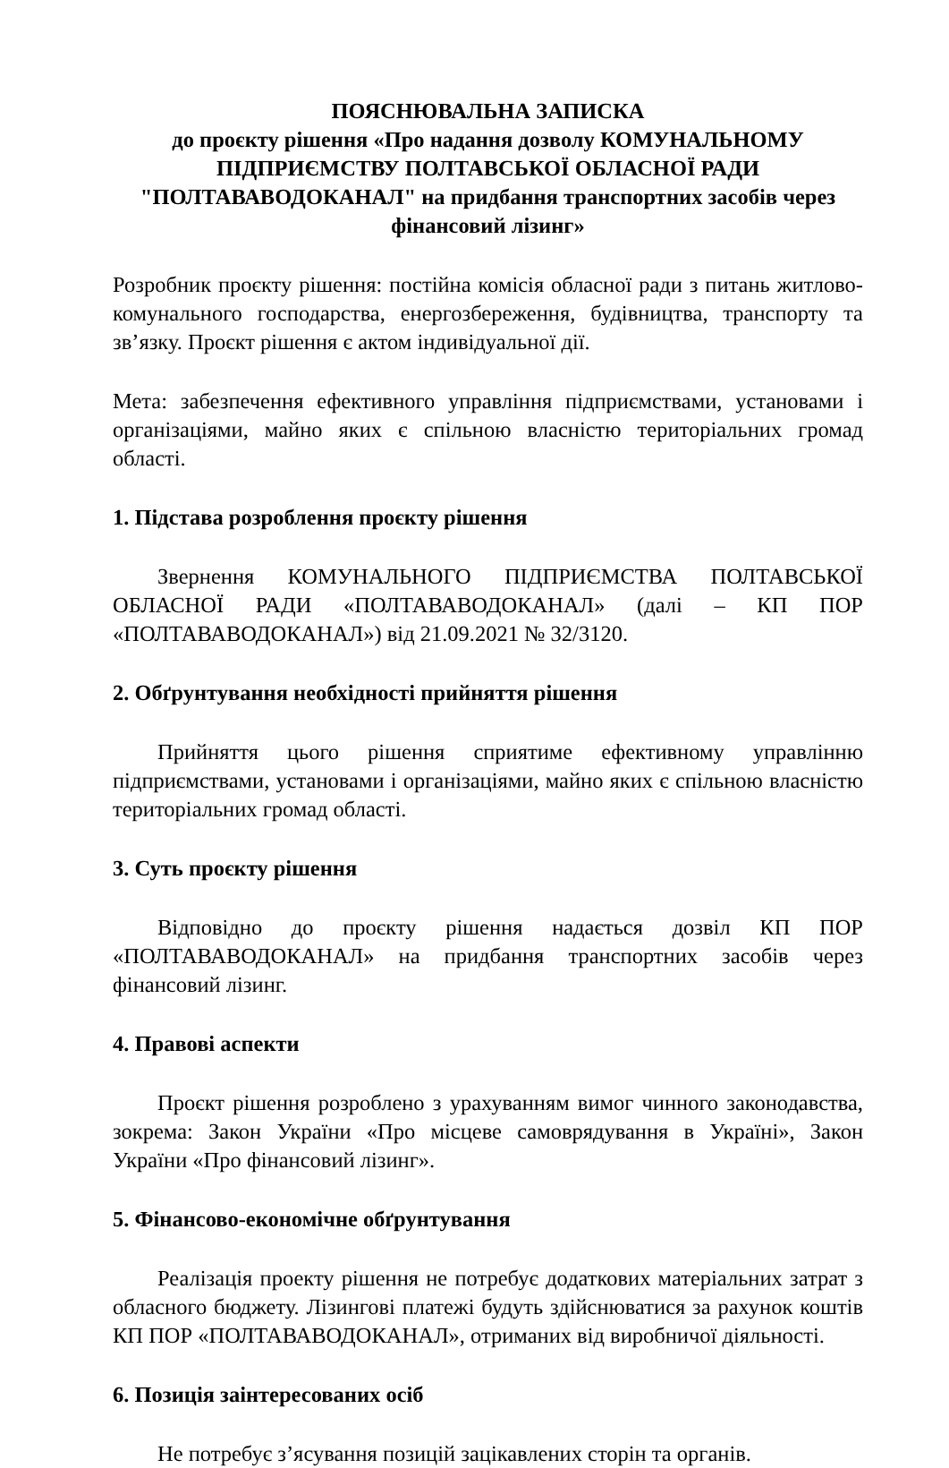ПОЯСНЮВАЛЬНА ЗАПИСКА
до проєкту рішення «Про надання дозволу КОМУНАЛЬНОМУ ПІДПРИЄМСТВУ ПОЛТАВСЬКОЇ ОБЛАСНОЇ РАДИ "ПОЛТАВАВОДОКАНАЛ" на придбання транспортних засобів через фінансовий лізинг»
Розробник проєкту рішення: постійна комісія обласної ради з питань житлово-комунального господарства, енергозбереження, будівництва, транспорту та зв’язку. Проєкт рішення є актом індивідуальної дії.
Мета: забезпечення ефективного управління підприємствами, установами і організаціями, майно яких є спільною власністю територіальних громад області.
1. Підстава розроблення проєкту рішення
Звернення КОМУНАЛЬНОГО ПІДПРИЄМСТВА ПОЛТАВСЬКОЇ ОБЛАСНОЇ РАДИ «ПОЛТАВАВОДОКАНАЛ» (далі – КП ПОР «ПОЛТАВАВОДОКАНАЛ») від 21.09.2021 № 32/3120.
2. Обґрунтування необхідності прийняття рішення
Прийняття цього рішення сприятиме ефективному управлінню підприємствами, установами і організаціями, майно яких є спільною власністю територіальних громад області.
3. Суть проєкту рішення
Відповідно до проєкту рішення надається дозвіл КП ПОР «ПОЛТАВАВОДОКАНАЛ» на придбання транспортних засобів через фінансовий лізинг.
4. Правові аспекти
Проєкт рішення розроблено з урахуванням вимог чинного законодавства, зокрема: Закон України «Про місцеве самоврядування в Україні», Закон України «Про фінансовий лізинг».
5. Фінансово-економічне обґрунтування
Реалізація проекту рішення не потребує додаткових матеріальних затрат з обласного бюджету. Лізингові платежі будуть здійснюватися за рахунок коштів КП ПОР «ПОЛТАВАВОДОКАНАЛ», отриманих від виробничої діяльності.
6. Позиція заінтересованих осіб
Не потребує з’ясування позицій зацікавлених сторін та органів.